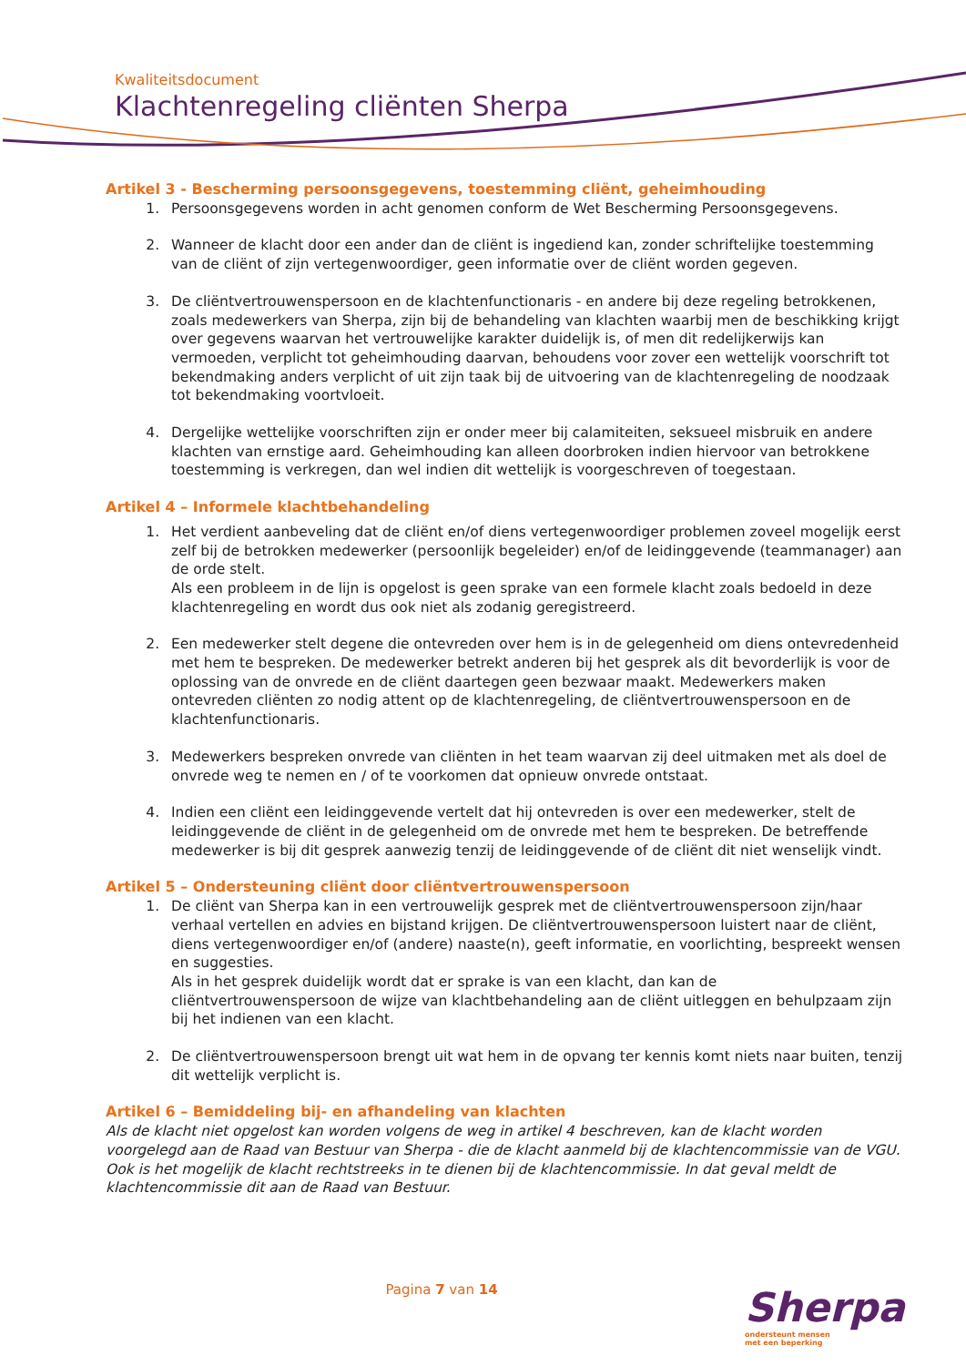Kwaliteitsdocument
Klachtenregeling cliënten Sherpa
Artikel 3 - Bescherming persoonsgegevens, toestemming cliënt, geheimhouding
1. Persoonsgegevens worden in acht genomen conform de Wet Bescherming Persoonsgegevens.
2. Wanneer de klacht door een ander dan de cliënt is ingediend kan, zonder schriftelijke toestemming van de cliënt of zijn vertegenwoordiger, geen informatie over de cliënt worden gegeven.
3. De cliëntvertrouwenspersoon en de klachtenfunctionaris - en andere bij deze regeling betrokkenen, zoals medewerkers van Sherpa, zijn bij de behandeling van klachten waarbij men de beschikking krijgt over gegevens waarvan het vertrouwelijke karakter duidelijk is, of men dit redelijkerwijs kan vermoeden, verplicht tot geheimhouding daarvan, behoudens voor zover een wettelijk voorschrift tot bekendmaking anders verplicht of uit zijn taak bij de uitvoering van de klachtenregeling de noodzaak tot bekendmaking voortvloeit.
4. Dergelijke wettelijke voorschriften zijn er onder meer bij calamiteiten, seksueel misbruik en andere klachten van ernstige aard. Geheimhouding kan alleen doorbroken indien hiervoor van betrokkene toestemming is verkregen, dan wel indien dit wettelijk is voorgeschreven of toegestaan.
Artikel 4 – Informele klachtbehandeling
1. Het verdient aanbeveling dat de cliënt en/of diens vertegenwoordiger problemen zoveel mogelijk eerst zelf bij de betrokken medewerker (persoonlijk begeleider) en/of de leidinggevende (teammanager) aan de orde stelt.
Als een probleem in de lijn is opgelost is geen sprake van een formele klacht zoals bedoeld in deze klachtenregeling en wordt dus ook niet als zodanig geregistreerd.
2. Een medewerker stelt degene die ontevreden over hem is in de gelegenheid om diens ontevredenheid met hem te bespreken. De medewerker betrekt anderen bij het gesprek als dit bevorderlijk is voor de oplossing van de onvrede en de cliënt daartegen geen bezwaar maakt. Medewerkers maken ontevreden cliënten zo nodig attent op de klachtenregeling, de cliëntvertrouwenspersoon en de klachtenfunctionaris.
3. Medewerkers bespreken onvrede van cliënten in het team waarvan zij deel uitmaken met als doel de onvrede weg te nemen en / of te voorkomen dat opnieuw onvrede ontstaat.
4. Indien een cliënt een leidinggevende vertelt dat hij ontevreden is over een medewerker, stelt de leidinggevende de cliënt in de gelegenheid om de onvrede met hem te bespreken. De betreffende medewerker is bij dit gesprek aanwezig tenzij de leidinggevende of de cliënt dit niet wenselijk vindt.
Artikel 5 – Ondersteuning cliënt door cliëntvertrouwenspersoon
1. De cliënt van Sherpa kan in een vertrouwelijk gesprek met de cliëntvertrouwenspersoon zijn/haar verhaal vertellen en advies en bijstand krijgen. De cliëntvertrouwenspersoon luistert naar de cliënt, diens vertegenwoordiger en/of (andere) naaste(n), geeft informatie, en voorlichting, bespreekt wensen en suggesties.
Als in het gesprek duidelijk wordt dat er sprake is van een klacht, dan kan de cliëntvertrouwenspersoon de wijze van klachtbehandeling aan de cliënt uitleggen en behulpzaam zijn bij het indienen van een klacht.
2. De cliëntvertrouwenspersoon brengt uit wat hem in de opvang ter kennis komt niets naar buiten, tenzij dit wettelijk verplicht is.
Artikel 6 – Bemiddeling bij- en afhandeling van klachten
Als de klacht niet opgelost kan worden volgens de weg in artikel 4 beschreven, kan de klacht worden voorgelegd aan de Raad van Bestuur van Sherpa - die de klacht aanmeld bij de klachtencommissie van de VGU. Ook is het mogelijk de klacht rechtstreeks in te dienen bij de klachtencommissie. In dat geval meldt de klachtencommissie dit aan de Raad van Bestuur.
Pagina 7 van 14
Sherpa
ondersteunt mensen
met een beperking